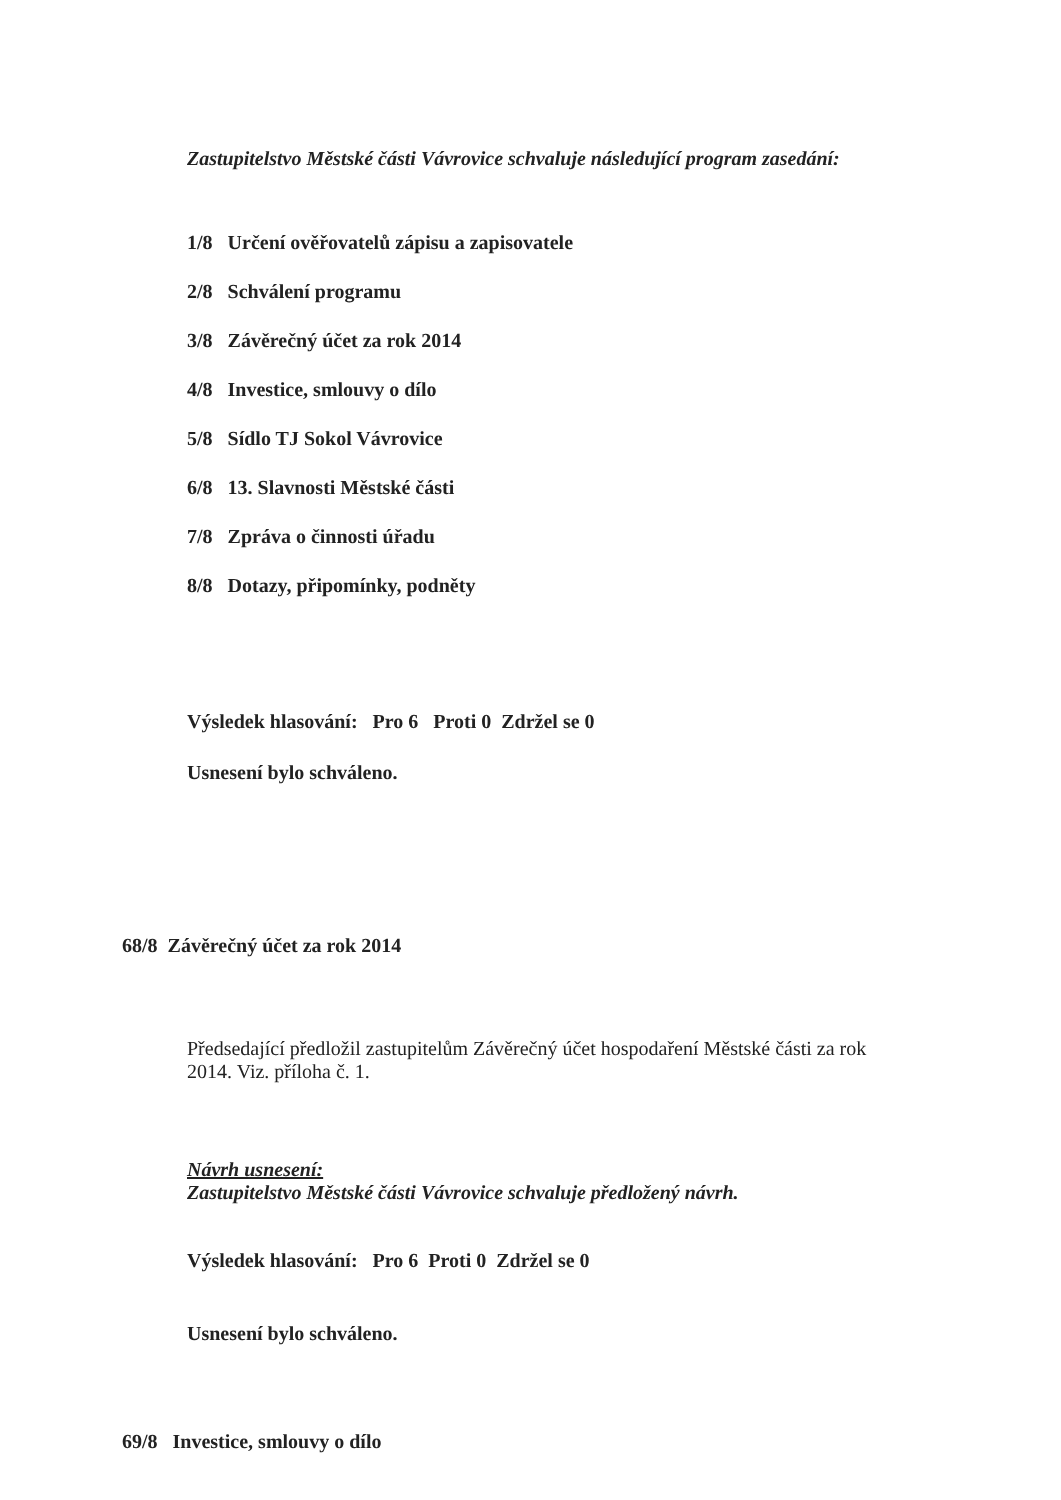Zastupitelstvo Městské části Vávrovice schvaluje následující program zasedání:
1/8 Určení ověřovatelů zápisu a zapisovatele
2/8 Schválení programu
3/8 Závěrečný účet za rok 2014
4/8 Investice, smlouvy o dílo
5/8 Sídlo TJ Sokol Vávrovice
6/8 13. Slavnosti Městské části
7/8 Zpráva o činnosti úřadu
8/8 Dotazy, připomínky, podněty
Výsledek hlasování: Pro 6 Proti 0 Zdržel se 0
Usnesení bylo schváleno.
68/8 Závěrečný účet za rok 2014
Předsedající předložil zastupitelům Závěrečný účet hospodaření Městské části za rok
2014. Viz. příloha č. 1.
Návrh usnesení:
Zastupitelstvo Městské části Vávrovice schvaluje předložený návrh.
Výsledek hlasování: Pro 6 Proti 0 Zdržel se 0
Usnesení bylo schváleno.
69/8 Investice, smlouvy o dílo